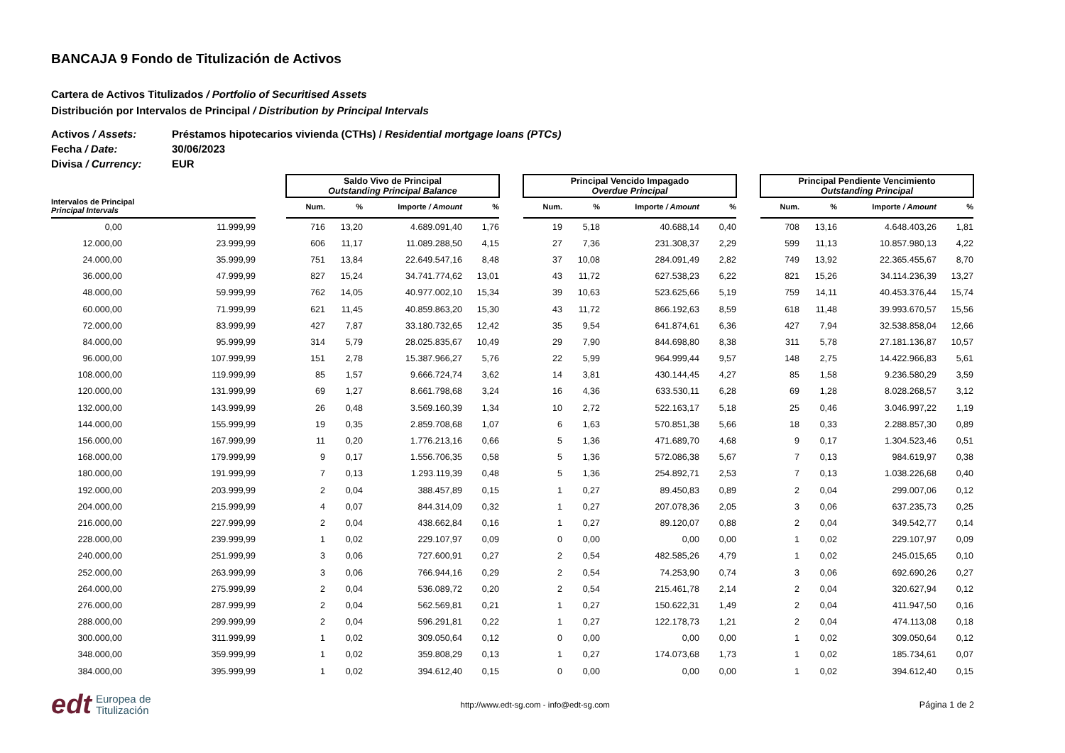BANCAJA 9 Fondo de Titulización de Activos
Cartera de Activos Titulizados / Portfolio of Securitised Assets
Distribución por Intervalos de Principal / Distribution by Principal Intervals
Activos / Assets: Préstamos hipotecarios vivienda (CTHs) / Residential mortgage loans (PTCs)
Fecha / Date: 30/06/2023
Divisa / Currency: EUR
| | | | Saldo Vivo de Principal Outstanding Principal Balance | | | | | Principal Vencido Impagado Overdue Principal | | | | | Principal Pendiente Vencimiento Outstanding Principal | | | |
| --- | --- | --- | --- | --- | --- | --- | --- | --- | --- | --- | --- | --- | --- | --- | --- | --- |
| Intervalos de Principal Principal Intervals | | | Num. | % | Importe / Amount | % | | Num. | % | Importe / Amount | % | | Num. | % | Importe / Amount | % |
| 0,00 | 11.999,99 | | 716 | 13,20 | 4.689.091,40 | 1,76 | | 19 | 5,18 | 40.688,14 | 0,40 | | 708 | 13,16 | 4.648.403,26 | 1,81 |
| 12.000,00 | 23.999,99 | | 606 | 11,17 | 11.089.288,50 | 4,15 | | 27 | 7,36 | 231.308,37 | 2,29 | | 599 | 11,13 | 10.857.980,13 | 4,22 |
| 24.000,00 | 35.999,99 | | 751 | 13,84 | 22.649.547,16 | 8,48 | | 37 | 10,08 | 284.091,49 | 2,82 | | 749 | 13,92 | 22.365.455,67 | 8,70 |
| 36.000,00 | 47.999,99 | | 827 | 15,24 | 34.741.774,62 | 13,01 | | 43 | 11,72 | 627.538,23 | 6,22 | | 821 | 15,26 | 34.114.236,39 | 13,27 |
| 48.000,00 | 59.999,99 | | 762 | 14,05 | 40.977.002,10 | 15,34 | | 39 | 10,63 | 523.625,66 | 5,19 | | 759 | 14,11 | 40.453.376,44 | 15,74 |
| 60.000,00 | 71.999,99 | | 621 | 11,45 | 40.859.863,20 | 15,30 | | 43 | 11,72 | 866.192,63 | 8,59 | | 618 | 11,48 | 39.993.670,57 | 15,56 |
| 72.000,00 | 83.999,99 | | 427 | 7,87 | 33.180.732,65 | 12,42 | | 35 | 9,54 | 641.874,61 | 6,36 | | 427 | 7,94 | 32.538.858,04 | 12,66 |
| 84.000,00 | 95.999,99 | | 314 | 5,79 | 28.025.835,67 | 10,49 | | 29 | 7,90 | 844.698,80 | 8,38 | | 311 | 5,78 | 27.181.136,87 | 10,57 |
| 96.000,00 | 107.999,99 | | 151 | 2,78 | 15.387.966,27 | 5,76 | | 22 | 5,99 | 964.999,44 | 9,57 | | 148 | 2,75 | 14.422.966,83 | 5,61 |
| 108.000,00 | 119.999,99 | | 85 | 1,57 | 9.666.724,74 | 3,62 | | 14 | 3,81 | 430.144,45 | 4,27 | | 85 | 1,58 | 9.236.580,29 | 3,59 |
| 120.000,00 | 131.999,99 | | 69 | 1,27 | 8.661.798,68 | 3,24 | | 16 | 4,36 | 633.530,11 | 6,28 | | 69 | 1,28 | 8.028.268,57 | 3,12 |
| 132.000,00 | 143.999,99 | | 26 | 0,48 | 3.569.160,39 | 1,34 | | 10 | 2,72 | 522.163,17 | 5,18 | | 25 | 0,46 | 3.046.997,22 | 1,19 |
| 144.000,00 | 155.999,99 | | 19 | 0,35 | 2.859.708,68 | 1,07 | | 6 | 1,63 | 570.851,38 | 5,66 | | 18 | 0,33 | 2.288.857,30 | 0,89 |
| 156.000,00 | 167.999,99 | | 11 | 0,20 | 1.776.213,16 | 0,66 | | 5 | 1,36 | 471.689,70 | 4,68 | | 9 | 0,17 | 1.304.523,46 | 0,51 |
| 168.000,00 | 179.999,99 | | 9 | 0,17 | 1.556.706,35 | 0,58 | | 5 | 1,36 | 572.086,38 | 5,67 | | 7 | 0,13 | 984.619,97 | 0,38 |
| 180.000,00 | 191.999,99 | | 7 | 0,13 | 1.293.119,39 | 0,48 | | 5 | 1,36 | 254.892,71 | 2,53 | | 7 | 0,13 | 1.038.226,68 | 0,40 |
| 192.000,00 | 203.999,99 | | 2 | 0,04 | 388.457,89 | 0,15 | | 1 | 0,27 | 89.450,83 | 0,89 | | 2 | 0,04 | 299.007,06 | 0,12 |
| 204.000,00 | 215.999,99 | | 4 | 0,07 | 844.314,09 | 0,32 | | 1 | 0,27 | 207.078,36 | 2,05 | | 3 | 0,06 | 637.235,73 | 0,25 |
| 216.000,00 | 227.999,99 | | 2 | 0,04 | 438.662,84 | 0,16 | | 1 | 0,27 | 89.120,07 | 0,88 | | 2 | 0,04 | 349.542,77 | 0,14 |
| 228.000,00 | 239.999,99 | | 1 | 0,02 | 229.107,97 | 0,09 | | 0 | 0,00 | 0,00 | 0,00 | | 1 | 0,02 | 229.107,97 | 0,09 |
| 240.000,00 | 251.999,99 | | 3 | 0,06 | 727.600,91 | 0,27 | | 2 | 0,54 | 482.585,26 | 4,79 | | 1 | 0,02 | 245.015,65 | 0,10 |
| 252.000,00 | 263.999,99 | | 3 | 0,06 | 766.944,16 | 0,29 | | 2 | 0,54 | 74.253,90 | 0,74 | | 3 | 0,06 | 692.690,26 | 0,27 |
| 264.000,00 | 275.999,99 | | 2 | 0,04 | 536.089,72 | 0,20 | | 2 | 0,54 | 215.461,78 | 2,14 | | 2 | 0,04 | 320.627,94 | 0,12 |
| 276.000,00 | 287.999,99 | | 2 | 0,04 | 562.569,81 | 0,21 | | 1 | 0,27 | 150.622,31 | 1,49 | | 2 | 0,04 | 411.947,50 | 0,16 |
| 288.000,00 | 299.999,99 | | 2 | 0,04 | 596.291,81 | 0,22 | | 1 | 0,27 | 122.178,73 | 1,21 | | 2 | 0,04 | 474.113,08 | 0,18 |
| 300.000,00 | 311.999,99 | | 1 | 0,02 | 309.050,64 | 0,12 | | 0 | 0,00 | 0,00 | 0,00 | | 1 | 0,02 | 309.050,64 | 0,12 |
| 348.000,00 | 359.999,99 | | 1 | 0,02 | 359.808,29 | 0,13 | | 1 | 0,27 | 174.073,68 | 1,73 | | 1 | 0,02 | 185.734,61 | 0,07 |
| 384.000,00 | 395.999,99 | | 1 | 0,02 | 394.612,40 | 0,15 | | 0 | 0,00 | 0,00 | 0,00 | | 1 | 0,02 | 394.612,40 | 0,15 |
edt Europea de
Titulización
http://www.edt-sg.com - info@edt-sg.com
Página 1 de 2